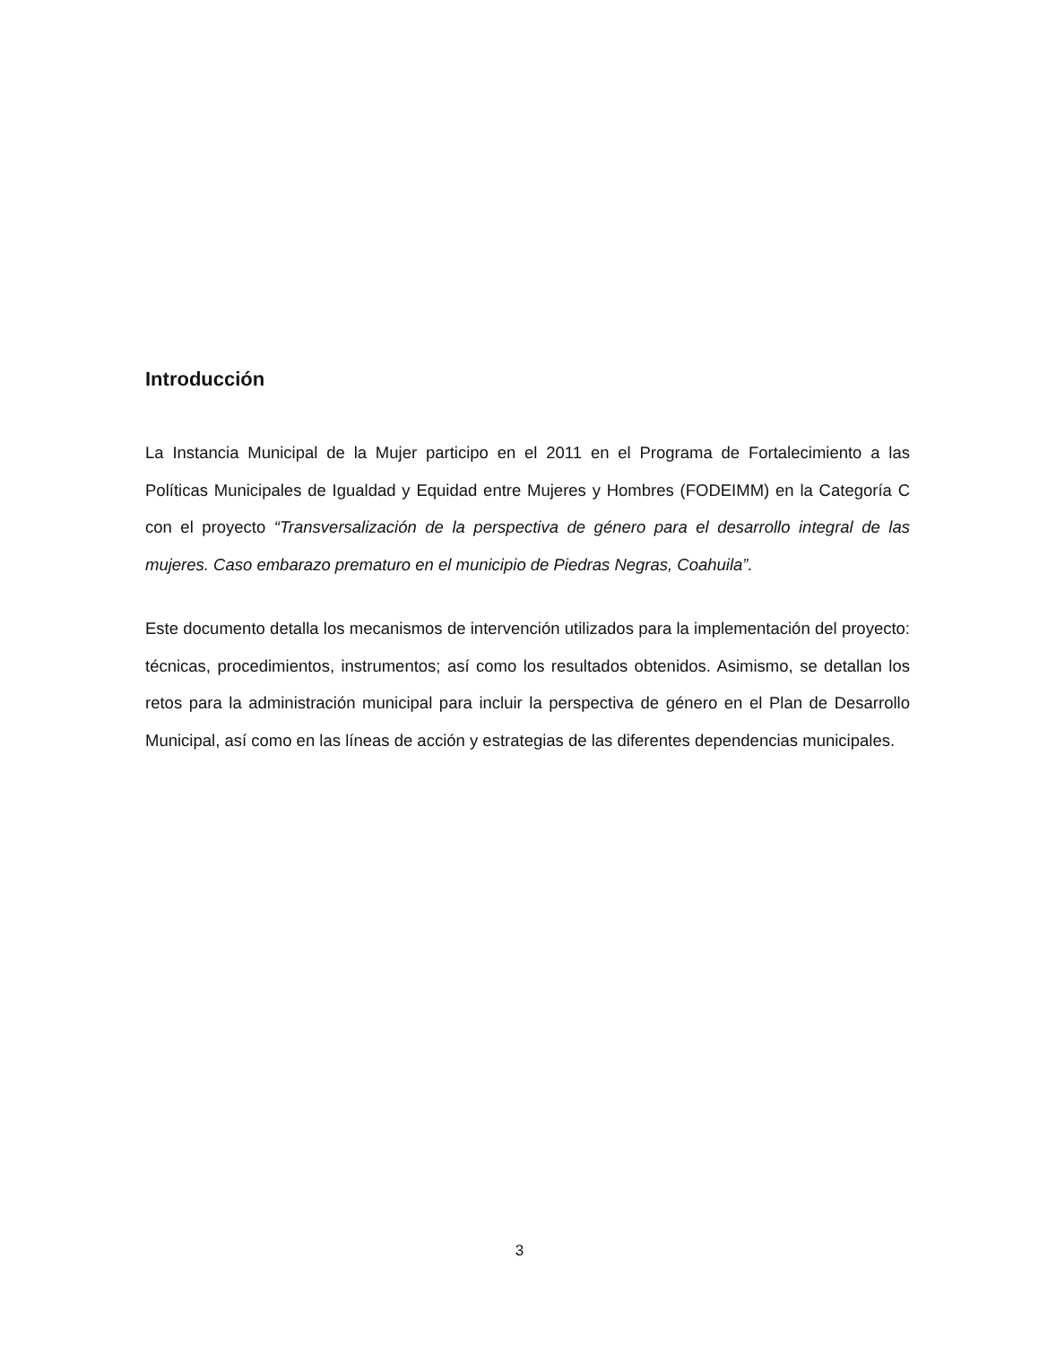Introducción
La Instancia Municipal de la Mujer participo en el 2011 en el Programa de Fortalecimiento a las Políticas Municipales de Igualdad y Equidad entre Mujeres y Hombres (FODEIMM) en la Categoría C con el proyecto “Transversalización de la perspectiva de género para el desarrollo integral de las mujeres. Caso embarazo prematuro en el municipio de Piedras Negras, Coahuila”.
Este documento detalla los mecanismos de intervención utilizados para la implementación del proyecto: técnicas, procedimientos, instrumentos; así como los resultados obtenidos. Asimismo, se detallan los retos para la administración municipal para incluir la perspectiva de género en el Plan de Desarrollo Municipal, así como en las líneas de acción y estrategias de las diferentes dependencias municipales.
3